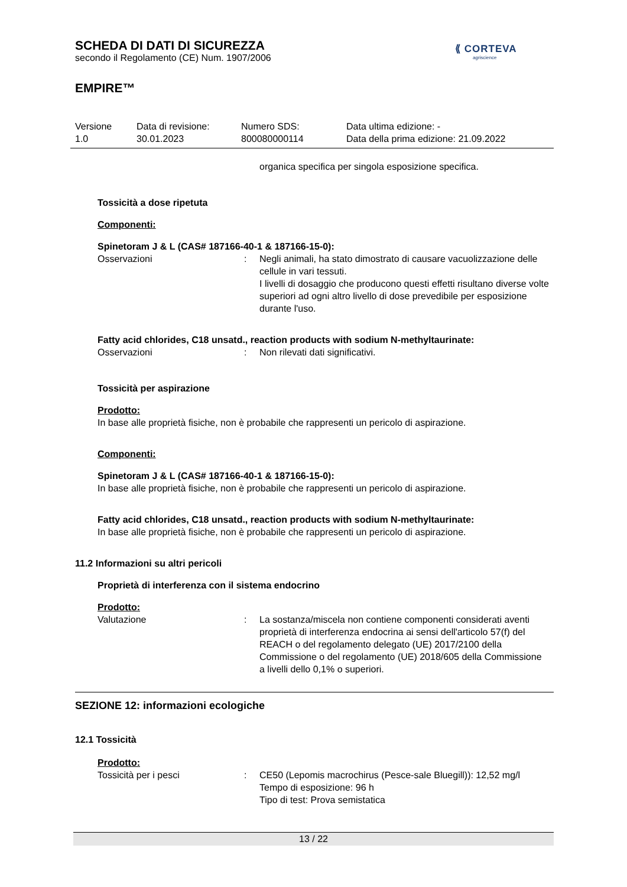⟪ CORTEVA
agriscience
SCHEDA DI DATI DI SICUREZZA
secondo il Regolamento (CE) Num. 1907/2006
EMPIRE™
Versione
1.0
Data di revisione:
30.01.2023
Numero SDS:
800080000114
Data ultima edizione: -
Data della prima edizione: 21.09.2022
organica specifica per singola esposizione specifica.
Tossicità a dose ripetuta
Componenti:
Spinetoram J & L (CAS# 187166-40-1 & 187166-15-0):
Osservazioni : Negli animali, ha stato dimostrato di causare vacuolizzazione delle cellule in vari tessuti.
I livelli di dosaggio che producono questi effetti risultano diverse volte superiori ad ogni altro livello di dose prevedibile per esposizione durante l'uso.
Fatty acid chlorides, C18 unsatd., reaction products with sodium N-methyltaurinate:
Osservazioni : Non rilevati dati significativi.
Tossicità per aspirazione
Prodotto:
In base alle proprietà fisiche, non è probabile che rappresenti un pericolo di aspirazione.
Componenti:
Spinetoram J & L (CAS# 187166-40-1 & 187166-15-0):
In base alle proprietà fisiche, non è probabile che rappresenti un pericolo di aspirazione.
Fatty acid chlorides, C18 unsatd., reaction products with sodium N-methyltaurinate:
In base alle proprietà fisiche, non è probabile che rappresenti un pericolo di aspirazione.
11.2 Informazioni su altri pericoli
Proprietà di interferenza con il sistema endocrino
Prodotto:
Valutazione : La sostanza/miscela non contiene componenti considerati aventi proprietà di interferenza endocrina ai sensi dell'articolo 57(f) del REACH o del regolamento delegato (UE) 2017/2100 della Commissione o del regolamento (UE) 2018/605 della Commissione a livelli dello 0,1% o superiori.
SEZIONE 12: informazioni ecologiche
12.1 Tossicità
Prodotto:
Tossicità per i pesci : CE50 (Lepomis macrochirus (Pesce-sale Bluegill)): 12,52 mg/l
Tempo di esposizione: 96 h
Tipo di test: Prova semistatica
13 / 22